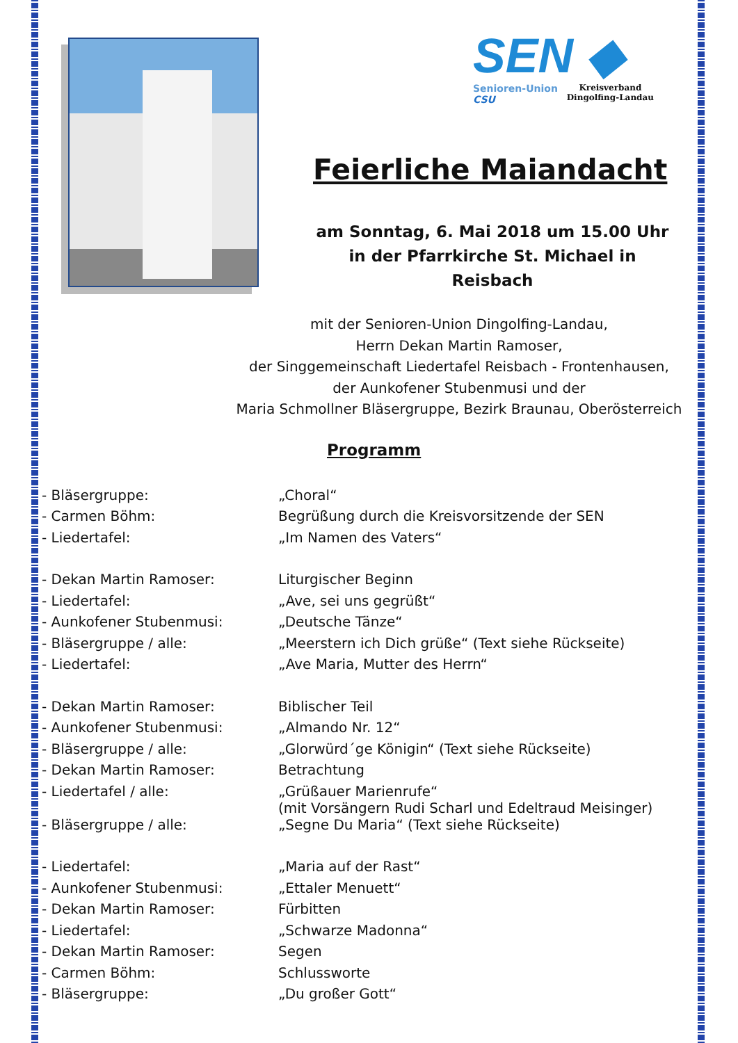SEN ◆
Senioren-Union
CSU
Kreisverband
Dingolfing-Landau
Feierliche Maiandacht
am Sonntag, 6. Mai 2018 um 15.00 Uhr
in der Pfarrkirche St. Michael in Reisbach
mit der Senioren-Union Dingolfing-Landau,
Herrn Dekan Martin Ramoser,
der Singgemeinschaft Liedertafel Reisbach - Frontenhausen,
der Aunkofener Stubenmusi und der
Maria Schmollner Bläsergruppe, Bezirk Braunau, Oberösterreich
Programm
| - Bläsergruppe: | „Choral“ |
| - Carmen Böhm: | Begrüßung durch die Kreisvorsitzende der SEN |
| - Liedertafel: | „Im Namen des Vaters“ |
| - Dekan Martin Ramoser: | Liturgischer Beginn |
| - Liedertafel: | „Ave, sei uns gegrüßt“ |
| - Aunkofener Stubenmusi: | „Deutsche Tänze“ |
| - Bläsergruppe / alle: | „Meerstern ich Dich grüße“ (Text siehe Rückseite) |
| - Liedertafel: | „Ave Maria, Mutter des Herrn“ |
| - Dekan Martin Ramoser: | Biblischer Teil |
| - Aunkofener Stubenmusi: | „Almando Nr. 12“ |
| - Bläsergruppe / alle: | „Glorwürd´ge Königin“ (Text siehe Rückseite) |
| - Dekan Martin Ramoser: | Betrachtung |
| - Liedertafel / alle: | „Grüßauer Marienrufe“ (mit Vorsängern Rudi Scharl und Edeltraud Meisinger) |
| - Bläsergruppe / alle: | „Segne Du Maria“ (Text siehe Rückseite) |
| - Liedertafel: | „Maria auf der Rast“ |
| - Aunkofener Stubenmusi: | „Ettaler Menuett“ |
| - Dekan Martin Ramoser: | Fürbitten |
| - Liedertafel: | „Schwarze Madonna“ |
| - Dekan Martin Ramoser: | Segen |
| - Carmen Böhm: | Schlussworte |
| - Bläsergruppe: | „Du großer Gott“ |